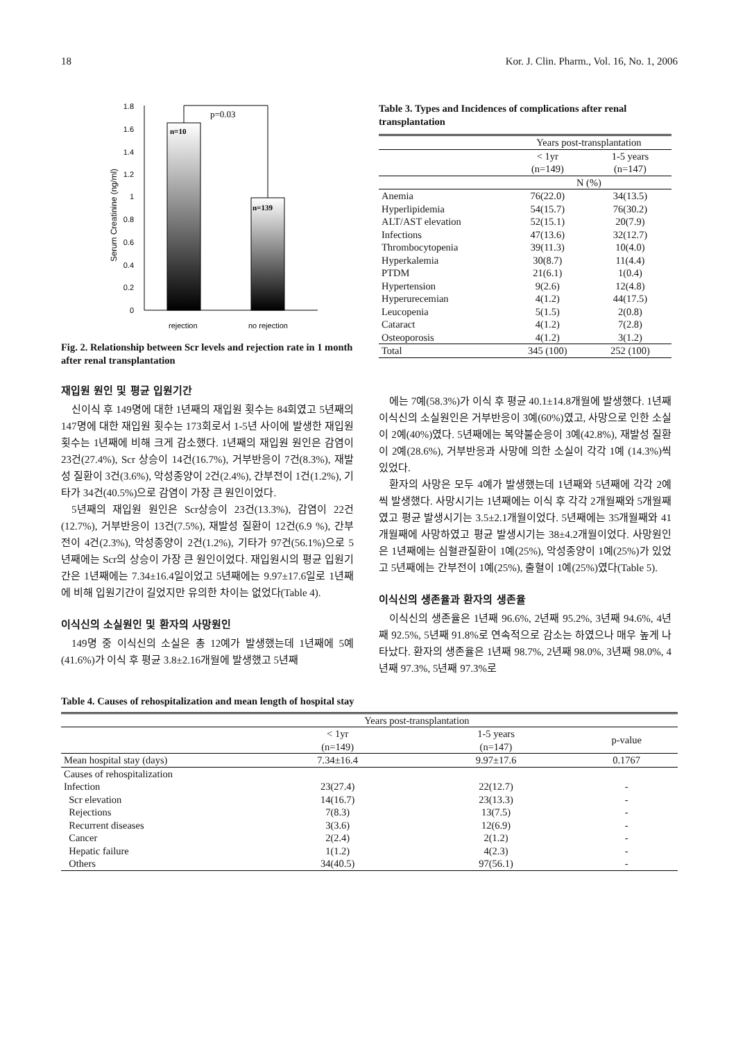18 Kor. J. Clin. Pharm., Vol. 16, No. 1, 2006
Serum Creatinine (ng/ml)
1.8
1.6
1.4
1.2
1
0.8
0.6
0.4
0.2
0
n=10
n=139
p=0.03
rejection
no rejection
Fig. 2. Relationship between Scr levels and rejection rate in 1 month after renal transplantation
재입원 원인 및 평균 입원기간
신이식 후 149명에 대한 1년째의 재입원 횟수는 84회였고 5년째의 147명에 대한 재입원 횟수는 173회로서 1-5년 사이에 발생한 재입원 횟수는 1년째에 비해 크게 감소했다. 1년째의 재입원 원인은 감염이 23건(27.4%), Scr 상승이 14건(16.7%), 거부반응이 7건(8.3%), 재발성 질환이 3건(3.6%), 악성종양이 2건(2.4%), 간부전이 1건(1.2%), 기타가 34건(40.5%)으로 감염이 가장 큰 원인이었다.
5년째의 재입원 원인은 Scr상승이 23건(13.3%), 감염이 22건(12.7%), 거부반응이 13건(7.5%), 재발성 질환이 12건(6.9 %), 간부전이 4건(2.3%), 악성종양이 2건(1.2%), 기타가 97건(56.1%)으로 5년째에는 Scr의 상승이 가장 큰 원인이었다. 재입원시의 평균 입원기간은 1년째에는 7.34±16.4일이었고 5년째에는 9.97±17.6일로 1년째에 비해 입원기간이 길었지만 유의한 차이는 없었다(Table 4).
이식신의 소실원인 및 환자의 사망원인
149명 중 이식신의 소실은 총 12예가 발생했는데 1년째에 5예(41.6%)가 이식 후 평균 3.8±2.16개월에 발생했고 5년째
Table 3. Types and Incidences of complications after renal transplantation
| | Years post-transplantation | |
| | < 1yr (n=149) | 1-5 years (n=147) |
| | N (%) | |
| Anemia | 76(22.0) | 34(13.5) |
| Hyperlipidemia | 54(15.7) | 76(30.2) |
| ALT/AST elevation | 52(15.1) | 20(7.9) |
| Infections | 47(13.6) | 32(12.7) |
| Thrombocytopenia | 39(11.3) | 10(4.0) |
| Hyperkalemia | 30(8.7) | 11(4.4) |
| PTDM | 21(6.1) | 1(0.4) |
| Hypertension | 9(2.6) | 12(4.8) |
| Hyperurecemian | 4(1.2) | 44(17.5) |
| Leucopenia | 5(1.5) | 2(0.8) |
| Cataract | 4(1.2) | 7(2.8) |
| Osteoporosis | 4(1.2) | 3(1.2) |
| Total | 345 (100) | 252 (100) |
에는 7예(58.3%)가 이식 후 평균 40.1±14.8개월에 발생했다. 1년째 이식신의 소실원인은 거부반응이 3예(60%)였고, 사망으로 인한 소실이 2예(40%)였다. 5년째에는 복약불순응이 3예(42.8%), 재발성 질환이 2예(28.6%), 거부반응과 사망에 의한 소실이 각각 1예 (14.3%)씩 있었다.
환자의 사망은 모두 4예가 발생했는데 1년째와 5년째에 각각 2예씩 발생했다. 사망시기는 1년째에는 이식 후 각각 2개월째와 5개월째였고 평균 발생시기는 3.5±2.1개월이었다. 5년째에는 35개월째와 41개월째에 사망하였고 평균 발생시기는 38±4.2개월이었다. 사망원인은 1년째에는 심혈관질환이 1예(25%), 악성종양이 1예(25%)가 있었고 5년째에는 간부전이 1예(25%), 출혈이 1예(25%)였다(Table 5).
이식신의 생존율과 환자의 생존율
이식신의 생존율은 1년째 96.6%, 2년째 95.2%, 3년째 94.6%, 4년째 92.5%, 5년째 91.8%로 연속적으로 감소는 하였으나 매우 높게 나타났다. 환자의 생존율은 1년째 98.7%, 2년째 98.0%, 3년째 98.0%, 4년째 97.3%, 5년째 97.3%로
Table 4. Causes of rehospitalization and mean length of hospital stay
| | Years post-transplantation | | |
| | < 1yr (n=149) | 1-5 years (n=147) | p-value |
| Mean hospital stay (days) | 7.34±16.4 | 9.97±17.6 | 0.1767 |
| Causes of rehospitalization | | | |
| Infection | 23(27.4) | 22(12.7) | - |
| Scr elevation | 14(16.7) | 23(13.3) | - |
| Rejections | 7(8.3) | 13(7.5) | - |
| Recurrent diseases | 3(3.6) | 12(6.9) | - |
| Cancer | 2(2.4) | 2(1.2) | - |
| Hepatic failure | 1(1.2) | 4(2.3) | - |
| Others | 34(40.5) | 97(56.1) | - |